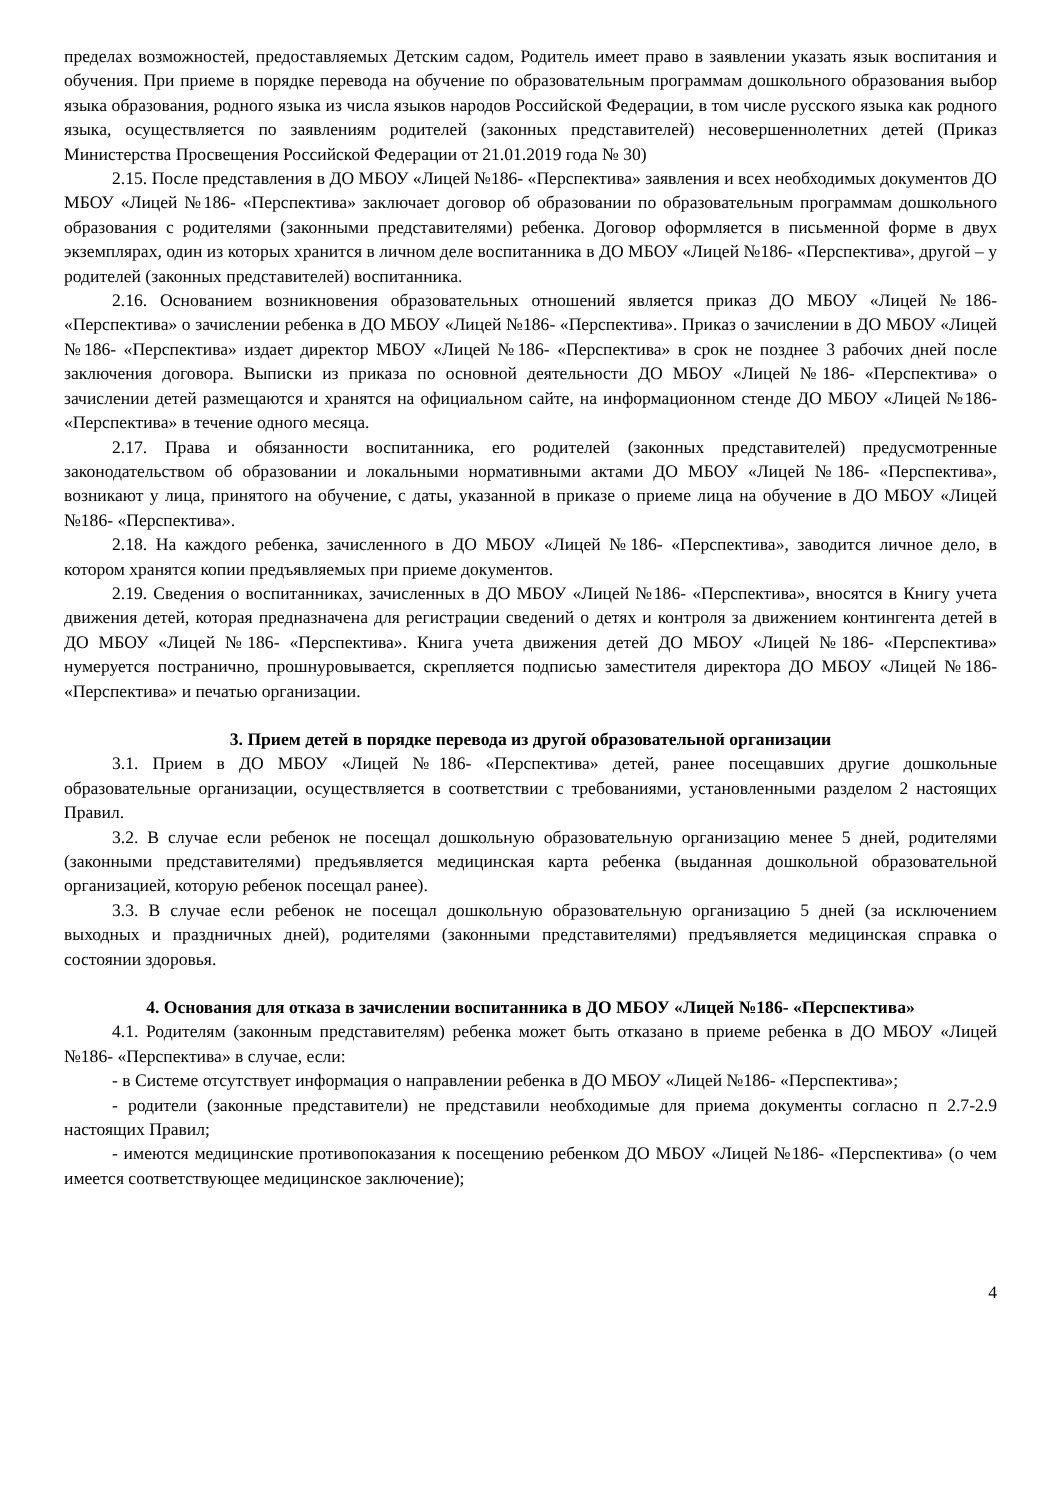пределах возможностей, предоставляемых Детским садом, Родитель имеет право в заявлении указать язык воспитания и обучения. При приеме в порядке перевода на обучение по образовательным программам дошкольного образования выбор языка образования, родного языка из числа языков народов Российской Федерации, в том числе русского языка как родного языка, осуществляется по заявлениям родителей (законных представителей) несовершеннолетних детей (Приказ Министерства Просвещения Российской Федерации от 21.01.2019 года № 30)
2.15. После представления в ДО МБОУ «Лицей №186- «Перспектива» заявления и всех необходимых документов ДО МБОУ «Лицей №186- «Перспектива» заключает договор об образовании по образовательным программам дошкольного образования с родителями (законными представителями) ребенка. Договор оформляется в письменной форме в двух экземплярах, один из которых хранится в личном деле воспитанника в ДО МБОУ «Лицей №186- «Перспектива», другой – у родителей (законных представителей) воспитанника.
2.16. Основанием возникновения образовательных отношений является приказ ДО МБОУ «Лицей №186- «Перспектива» о зачислении ребенка в ДО МБОУ «Лицей №186- «Перспектива». Приказ о зачислении в ДО МБОУ «Лицей №186- «Перспектива» издает директор МБОУ «Лицей №186- «Перспектива» в срок не позднее 3 рабочих дней после заключения договора. Выписки из приказа по основной деятельности ДО МБОУ «Лицей №186- «Перспектива» о зачислении детей размещаются и хранятся на официальном сайте, на информационном стенде ДО МБОУ «Лицей №186- «Перспектива» в течение одного месяца.
2.17. Права и обязанности воспитанника, его родителей (законных представителей) предусмотренные законодательством об образовании и локальными нормативными актами ДО МБОУ «Лицей №186- «Перспектива», возникают у лица, принятого на обучение, с даты, указанной в приказе о приеме лица на обучение в ДО МБОУ «Лицей №186- «Перспектива».
2.18. На каждого ребенка, зачисленного в ДО МБОУ «Лицей №186- «Перспектива», заводится личное дело, в котором хранятся копии предъявляемых при приеме документов.
2.19. Сведения о воспитанниках, зачисленных в ДО МБОУ «Лицей №186- «Перспектива», вносятся в Книгу учета движения детей, которая предназначена для регистрации сведений о детях и контроля за движением контингента детей в ДО МБОУ «Лицей №186- «Перспектива». Книга учета движения детей ДО МБОУ «Лицей №186- «Перспектива» нумеруется постранично, прошнуровывается, скрепляется подписью заместителя директора ДО МБОУ «Лицей №186- «Перспектива» и печатью организации.
3. Прием детей в порядке перевода из другой образовательной организации
3.1. Прием в ДО МБОУ «Лицей №186- «Перспектива» детей, ранее посещавших другие дошкольные образовательные организации, осуществляется в соответствии с требованиями, установленными разделом 2 настоящих Правил.
3.2. В случае если ребенок не посещал дошкольную образовательную организацию менее 5 дней, родителями (законными представителями) предъявляется медицинская карта ребенка (выданная дошкольной образовательной организацией, которую ребенок посещал ранее).
3.3. В случае если ребенок не посещал дошкольную образовательную организацию 5 дней (за исключением выходных и праздничных дней), родителями (законными представителями) предъявляется медицинская справка о состоянии здоровья.
4. Основания для отказа в зачислении воспитанника в ДО МБОУ «Лицей №186- «Перспектива»
4.1. Родителям (законным представителям) ребенка может быть отказано в приеме ребенка в ДО МБОУ «Лицей №186- «Перспектива» в случае, если:
- в Системе отсутствует информация о направлении ребенка в ДО МБОУ «Лицей №186- «Перспектива»;
- родители (законные представители) не представили необходимые для приема документы согласно п 2.7-2.9 настоящих Правил;
- имеются медицинские противопоказания к посещению ребенком ДО МБОУ «Лицей №186- «Перспектива» (о чем имеется соответствующее медицинское заключение);
4